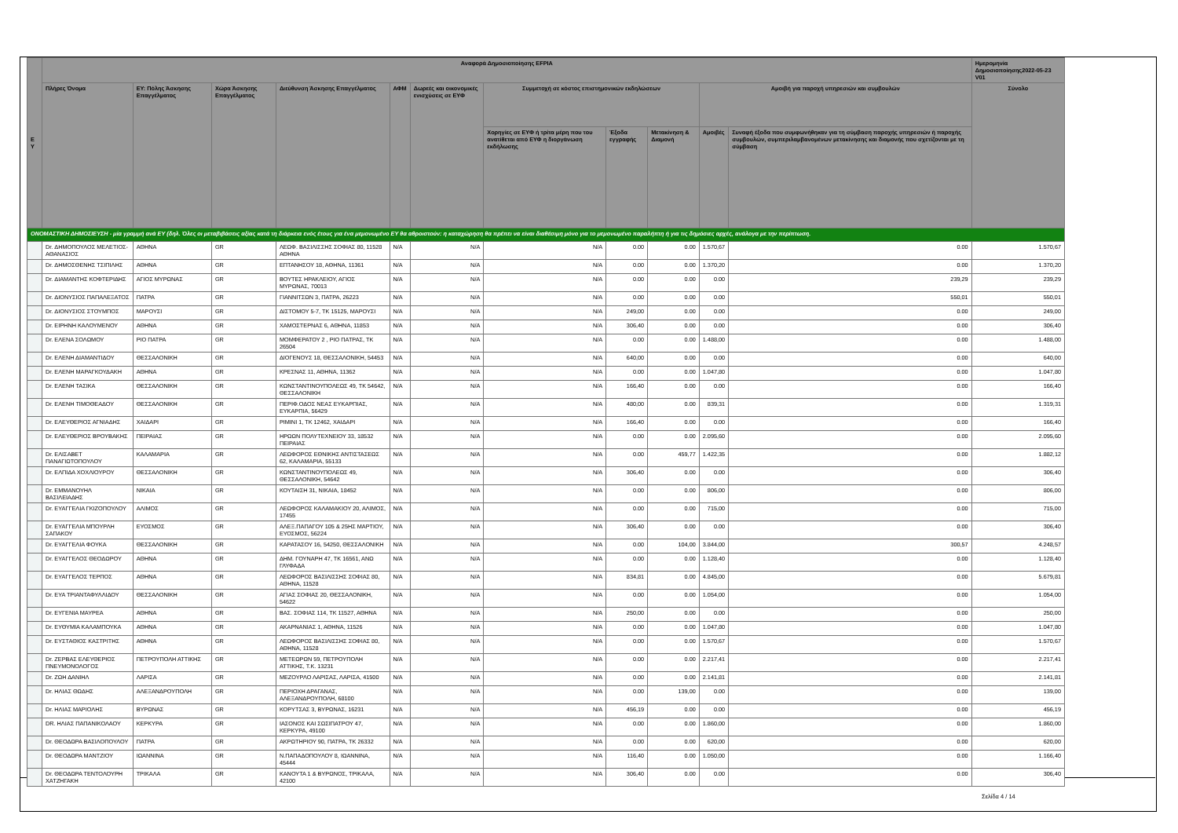| Ε Υ | Αναφορά Δημοσιοποίησης EFPIA | | | | | | | | | | | Ημερομηνία Δημοσιοποίησης2022-05-23 V01 |
| --- | --- | --- | --- | --- | --- | --- | --- | --- | --- | --- | --- | --- |
| | Πλήρες Όνομα | ΕΥ: Πόλης Άσκησης Επαγγέλματος | Χώρα Άσκησης Επαγγέλματος | Διεύθυνση Άσκησης Επαγγέλματος | ΑΦΜ | Δωρεές και οικονομικές ενισχύσεις σε ΕΥΦ | Συμμετοχή σε κόστος επιστημονικών εκδηλώσεων | | | Αμοιβή για παροχή υπηρεσιών και συμβουλών | | Σύνολο |
| | | | | | | | Χορηγίες σε ΕΥΦ ή τρίτα μέρη που του ανατίθεται από ΕΥΦ η διοργάνωση εκδήλωσης | Έξοδα εγγραφής | Μετακίνηση & Διαμονή | Αμοιβές | Συναφή έξοδα που συμφωνήθηκαν για τη σύμβαση παροχής υπηρεσιών ή παροχής συμβουλών, συμπεριλαμβανομένων μετακίνησης και διαμονής που σχετίζονται με τη σύμβαση | |
| ΟΝΟΜΑΣΤΙΚΗ ΔΗΜΟΣΙΕΥΣΗ - μία γραμμή ανά ΕΥ (δηλ. Όλες οι μεταβιβάσεις αξίας κατά τη διάρκεια ενός έτους για ένα μεμονωμένο ΕΥ θα αθροιστούν: η καταχώρηση θα πρέπει να είναι διαθέσιμη μόνο για το μεμονωμένο παραλήπτη ή για τις δημόσιες αρχές, ανάλογα με την περίπτωση. | | | | | | | | | | | | |
| | Dr. ΔΗΜΟΠΟΥΛΟΣ ΜΕΛΕΤΙΟΣ-ΑΘΑΝΑΣΙΟΣ | ΑΘΗΝΑ | GR | ΛΕΩΦ. ΒΑΣΙΛΙΣΣΗΣ ΣΟΦΙΑΣ 80, 11528 ΑΘΗΝΑ | N/A | N/A | N/A | 0.00 | 0.00 | 1.570,67 | 0.00 | 1.570,67 |
| | Dr. ΔΗΜΟΣΘΕΝΗΣ ΤΣΙΠΙΛΗΣ | ΑΘΗΝΑ | GR | ΕΠΤΑΝΗΣΟΥ 18, ΑΘΗΝΑ, 11361 | N/A | N/A | N/A | 0.00 | 0.00 | 1.370,20 | 0.00 | 1.370,20 |
| | Dr. ΔΙΑΜΑΝΤΗΣ ΚΟΦΤΕΡΙΔΗΣ | ΑΓΙΟΣ ΜΥΡΩΝΑΣ | GR | ΒΟΥΤΕΣ ΗΡΑΚΛΕΙΟΥ, ΑΓΙΟΣ ΜΥΡΩΝΑΣ, 70013 | N/A | N/A | N/A | 0.00 | 0.00 | 0.00 | 239,29 | 239,29 |
| | Dr. ΔΙΟΝΥΣΙΟΣ ΠΑΠΑΛΕΞΑΤΟΣ | ΠΑΤΡΑ | GR | ΓΙΑΝΝΙΤΣΩΝ 3, ΠΑΤΡΑ, 26223 | N/A | N/A | N/A | 0.00 | 0.00 | 0.00 | 550,01 | 550,01 |
| | Dr. ΔΙΟΝΥΣΙΟΣ ΣΤΟΥΜΠΟΣ | ΜΑΡΟΥΣΙ | GR | ΔΙΣΤΟΜΟΥ 5-7, ΤΚ 15125, ΜΑΡΟΥΣΙ | N/A | N/A | N/A | 249,00 | 0.00 | 0.00 | 0.00 | 249,00 |
| | Dr. ΕΙΡΗΝΗ ΚΑΛΟΥΜΕΝΟΥ | ΑΘΗΝΑ | GR | ΧΑΜΟΣΤΕΡΝΑΣ 6, ΑΘΗΝΑ, 11853 | N/A | N/A | N/A | 306,40 | 0.00 | 0.00 | 0.00 | 306,40 |
| | Dr. ΕΛΕΝΑ ΣΟΛΩΜΟΥ | ΡΙΟ ΠΑΤΡΑ | GR | ΜΟΜΦΕΡΑΤΟΥ 2 , ΡΙΟ ΠΑΤΡΑΣ, ΤΚ 26504 | N/A | N/A | N/A | 0.00 | 0.00 | 1.488,00 | 0.00 | 1.488,00 |
| | Dr. ΕΛΕΝΗ ΔΙΑΜΑΝΤΙΔΟΥ | ΘΕΣΣΑΛΟΝΙΚΗ | GR | ΔΙΟΓΕΝΟΥΣ 18, ΘΕΣΣΑΛΟΝΙΚΗ, 54453 | N/A | N/A | N/A | 640,00 | 0.00 | 0.00 | 0.00 | 640,00 |
| | Dr. ΕΛΕΝΗ ΜΑΡΑΓΚΟΥΔΑΚΗ | ΑΘΗΝΑ | GR | ΚΡΕΣΝΑΣ 11, ΑΘΗΝΑ, 11362 | N/A | N/A | N/A | 0.00 | 0.00 | 1.047,80 | 0.00 | 1.047,80 |
| | Dr. ΕΛΕΝΗ ΤΑΣΙΚΑ | ΘΕΣΣΑΛΟΝΙΚΗ | GR | ΚΩΝΣΤΑΝΤΙΝΟΥΠΟΛΕΩΣ 49, ΤΚ 54642, ΘΕΣΣΑΛΟΝΙΚΗ | N/A | N/A | N/A | 166,40 | 0.00 | 0.00 | 0.00 | 166,40 |
| | Dr. ΕΛΕΝΗ ΤΙΜΟΘΕΑΔΟΥ | ΘΕΣΣΑΛΟΝΙΚΗ | GR | ΠΕΡΙΦ.ΟΔΟΣ ΝΕΑΣ ΕΥΚΑΡΠΙΑΣ, ΕΥΚΑΡΠΙΑ, 56429 | N/A | N/A | N/A | 480,00 | 0.00 | 839,31 | 0.00 | 1.319,31 |
| | Dr. ΕΛΕΥΘΕΡΙΟΣ ΑΓΝΙΑΔΗΣ | ΧΑΙΔΑΡΙ | GR | ΡΙΜΙΝΙ 1, ΤΚ 12462, ΧΑΙΔΑΡΙ | N/A | N/A | N/A | 166,40 | 0.00 | 0.00 | 0.00 | 166,40 |
| | Dr. ΕΛΕΥΘΕΡΙΟΣ ΒΡΟΥΒΑΚΗΣ | ΠΕΙΡΑΙΑΣ | GR | ΗΡΩΩΝ ΠΟΛΥΤΕΧΝΕΙΟΥ 33, 18532 ΠΕΙΡΑΙΑΣ | N/A | N/A | N/A | 0.00 | 0.00 | 2.095,60 | 0.00 | 2.095,60 |
| | Dr. ΕΛΙΣΑΒΕΤ ΠΑΝΑΓΙΩΤΟΠΟΥΛΟΥ | ΚΑΛΑΜΑΡΙΑ | GR | ΛΕΩΦΟΡΟΣ ΕΘΝΙΚΗΣ ΑΝΤΙΣΤΑΣΕΩΣ 62, ΚΑΛΑΜΑΡΙΑ, 55133 | N/A | N/A | N/A | 0.00 | 459,77 | 1.422,35 | 0.00 | 1.882,12 |
| | Dr. ΕΛΠΙΔΑ ΧΟΧΛΙΟΥΡΟΥ | ΘΕΣΣΑΛΟΝΙΚΗ | GR | ΚΩΝΣΤΑΝΤΙΝΟΥΠΟΛΕΩΣ 49, ΘΕΣΣΑΛΟΝΙΚΗ, 54642 | N/A | N/A | N/A | 306,40 | 0.00 | 0.00 | 0.00 | 306,40 |
| | Dr. ΕΜΜΑΝΟΥΗΛ ΒΑΣΙΛΕΙΑΔΗΣ | ΝΙΚΑΙΑ | GR | ΚΟΥΤΑΙΣΗ 31, ΝΙΚΑΙΑ, 18452 | N/A | N/A | N/A | 0.00 | 0.00 | 806,00 | 0.00 | 806,00 |
| | Dr. ΕΥΑΓΓΕΛΙΑ ΓΚΙΖΟΠΟΥΛΟΥ | ΑΛΙΜΟΣ | GR | ΛΕΩΦΟΡΟΣ ΚΑΛΑΜΑΚΙΟΥ 20, ΑΛΙΜΟΣ, 17455 | N/A | N/A | N/A | 0.00 | 0.00 | 715,00 | 0.00 | 715,00 |
| | Dr. ΕΥΑΓΓΕΛΙΑ ΜΠΟΥΡΛΗ ΣΑΠΑΚΟΥ | ΕΥΟΣΜΟΣ | GR | ΑΛΕΞ.ΠΑΠΑΓΟΥ 105 & 25ΗΣ ΜΑΡΤΙΟΥ, ΕΥΟΣΜΟΣ, 56224 | N/A | N/A | N/A | 306,40 | 0.00 | 0.00 | 0.00 | 306,40 |
| | Dr. ΕΥΑΓΓΕΛΙΑ ΦΟΥΚΑ | ΘΕΣΣΑΛΟΝΙΚΗ | GR | ΚΑΡΑΤΑΣΟΥ 16, 54250, ΘΕΣΣΑΛΟΝΙΚΗ | N/A | N/A | N/A | 0.00 | 104,00 | 3.844,00 | 300,57 | 4.248,57 |
| | Dr. ΕΥΑΓΓΕΛΟΣ ΘΕΟΔΩΡΟΥ | ΑΘΗΝΑ | GR | ΔΗΜ. ΓΟΥΝΑΡΗ 47, ΤΚ 16561, ΑΝΩ ΓΛΥΦΑΔΑ | N/A | N/A | N/A | 0.00 | 0.00 | 1.128,40 | 0.00 | 1.128,40 |
| | Dr. ΕΥΑΓΓΕΛΟΣ ΤΕΡΠΟΣ | ΑΘΗΝΑ | GR | ΛΕΩΦΟΡΟΣ ΒΑΣΙΛΙΣΣΗΣ ΣΟΦΙΑΣ 80, ΑΘΗΝΑ, 11528 | N/A | N/A | N/A | 834,81 | 0.00 | 4.845,00 | 0.00 | 5.679,81 |
| | Dr. ΕΥΑ ΤΡΙΑΝΤΑΦΥΛΛΙΔΟΥ | ΘΕΣΣΑΛΟΝΙΚΗ | GR | ΑΓΙΑΣ ΣΟΦΙΑΣ 20, ΘΕΣΣΑΛΟΝΙΚΗ, 54622 | N/A | N/A | N/A | 0.00 | 0.00 | 1.054,00 | 0.00 | 1.054,00 |
| | Dr. ΕΥΓΕΝΙΑ ΜΑΥΡΕΑ | ΑΘΗΝΑ | GR | ΒΑΣ. ΣΟΦΙΑΣ 114, ΤΚ 11527, ΑΘΗΝΑ | N/A | N/A | N/A | 250,00 | 0.00 | 0.00 | 0.00 | 250,00 |
| | Dr. ΕΥΘΥΜΙΑ ΚΑΛΑΜΠΟΥΚΑ | ΑΘΗΝΑ | GR | ΑΚΑΡΝΑΝΙΑΣ 1, ΑΘΗΝΑ, 11526 | N/A | N/A | N/A | 0.00 | 0.00 | 1.047,80 | 0.00 | 1.047,80 |
| | Dr. ΕΥΣΤΑΘΙΟΣ ΚΑΣΤΡΙΤΗΣ | ΑΘΗΝΑ | GR | ΛΕΩΦΟΡΟΣ ΒΑΣΙΛΙΣΣΗΣ ΣΟΦΙΑΣ 80, ΑΘΗΝΑ, 11528 | N/A | N/A | N/A | 0.00 | 0.00 | 1.570,67 | 0.00 | 1.570,67 |
| | Dr. ΖΕΡΒΑΣ ΕΛΕΥΘΕΡΙΟΣ ΠΝΕΥΜΟΝΟΛΟΓΟΣ | ΠΕΤΡΟΥΠΟΛΗ ΑΤΤΙΚΗΣ | GR | ΜΕΤΕΩΡΩΝ 59, ΠΕΤΡΟΥΠΟΛΗ ΑΤΤΙΚΗΣ, Τ.Κ. 13231 | N/A | N/A | N/A | 0.00 | 0.00 | 2.217,41 | 0.00 | 2.217,41 |
| | Dr. ΖΩΗ ΔΑΝΙΗΛ | ΛΑΡΙΣΑ | GR | ΜΕΖΟΥΡΛΟ ΛΑΡΙΣΑΣ, ΛΑΡΙΣΑ, 41500 | N/A | N/A | N/A | 0.00 | 0.00 | 2.141,81 | 0.00 | 2.141,81 |
| | Dr. ΗΛΙΑΣ ΘΩΔΗΣ | ΑΛΕΞΑΝΔΡΟΥΠΟΛΗ | GR | ΠΕΡΙΟΧΗ ΔΡΑΓΑΝΑΣ, ΑΛΕΞΑΝΔΡΟΥΠΟΛΗ, 68100 | N/A | N/A | N/A | 0.00 | 139,00 | 0.00 | 0.00 | 139,00 |
| | Dr. ΗΛΙΑΣ ΜΑΡΙΟΛΗΣ | ΒΥΡΩΝΑΣ | GR | ΚΟΡΥΤΣΑΣ 3, ΒΥΡΩΝΑΣ, 16231 | N/A | N/A | N/A | 456,19 | 0.00 | 0.00 | 0.00 | 456,19 |
| | DR. ΗΛΙΑΣ ΠΑΠΑΝΙΚΟΛΑΟΥ | ΚΕΡΚΥΡΑ | GR | ΙΑΣΟΝΟΣ ΚΑΙ ΣΩΣΙΠΑΤΡΟΥ 47, ΚΕΡΚΥΡΑ, 49100 | N/A | N/A | N/A | 0.00 | 0.00 | 1.860,00 | 0.00 | 1.860,00 |
| | Dr. ΘΕΟΔΩΡΑ ΒΑΣΙΛΟΠΟΥΛΟΥ | ΠΑΤΡΑ | GR | ΑΚΡΩΤΗΡΙΟΥ 90, ΠΑΤΡΑ, ΤΚ 26332 | N/A | N/A | N/A | 0.00 | 0.00 | 620,00 | 0.00 | 620,00 |
| | Dr. ΘΕΟΔΩΡΑ ΜΑΝΤΖΙΟΥ | ΙΩΑΝΝΙΝΑ | GR | Ν.ΠΑΠΑΔΟΠΟΥΛΟΥ 8, ΙΩΑΝΝΙΝΑ, 45444 | N/A | N/A | N/A | 116,40 | 0.00 | 1.050,00 | 0.00 | 1.166,40 |
| | Dr. ΘΕΟΔΩΡΑ ΤΕΝΤΟΛΟΥΡΗ ΧΑΤΖΗΓΑΚΗ | ΤΡΙΚΑΛΑ | GR | ΚΑΝΟΥΤΑ 1 & ΒΥΡΩΝΟΣ, ΤΡΙΚΑΛΑ, 42100 | N/A | N/A | N/A | 306,40 | 0.00 | 0.00 | 0.00 | 306,40 |
Σελίδα 4 / 14